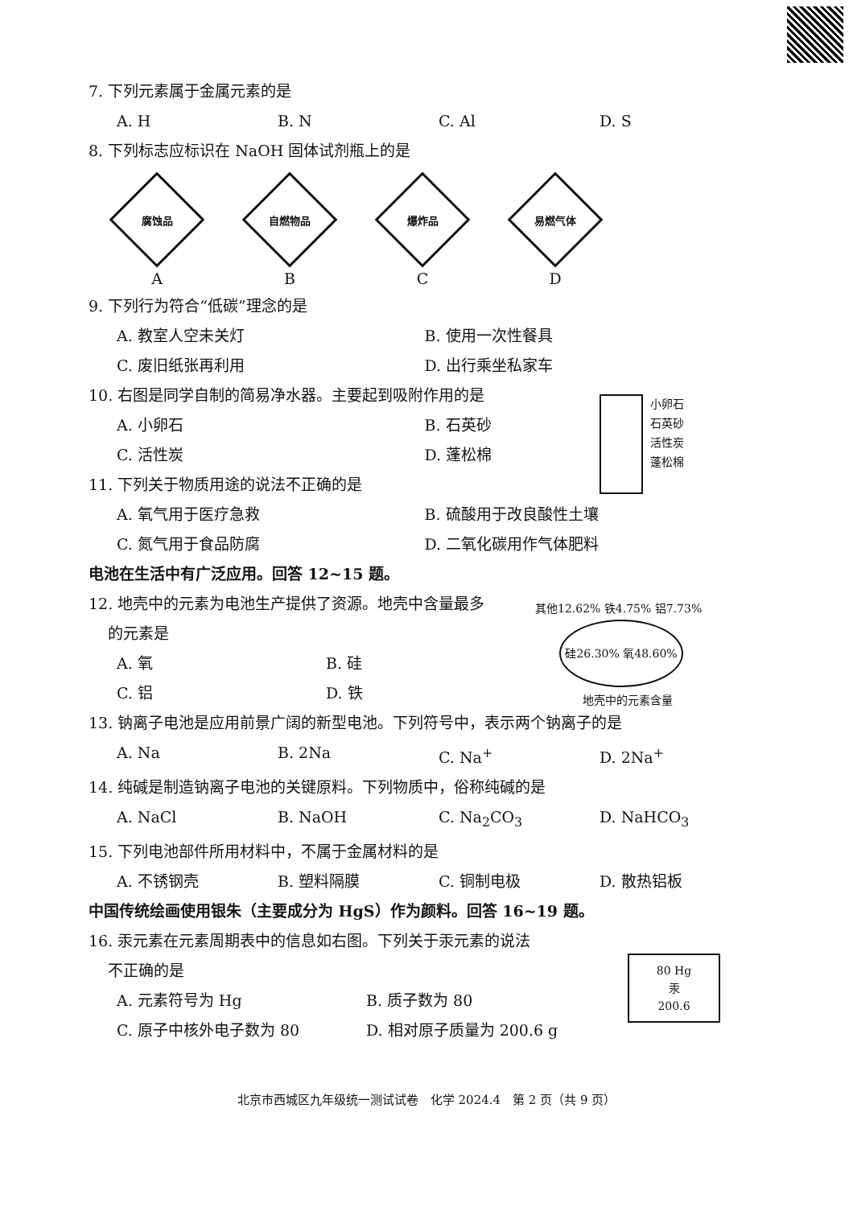7. 下列元素属于金属元素的是
A. H B. N C. Al D. S
8. 下列标志应标识在 NaOH 固体试剂瓶上的是
腐蚀品
A
自燃物品
B
爆炸品
C
易燃气体
D
9. 下列行为符合“低碳”理念的是
A. 教室人空未关灯 B. 使用一次性餐具
C. 废旧纸张再利用 D. 出行乘坐私家车
10. 右图是同学自制的简易净水器。主要起到吸附作用的是
A. 小卵石 B. 石英砂
C. 活性炭 D. 蓬松棉
11. 下列关于物质用途的说法不正确的是
A. 氧气用于医疗急救 B. 硫酸用于改良酸性土壤
C. 氮气用于食品防腐 D. 二氧化碳用作气体肥料
电池在生活中有广泛应用。回答 12~15 题。
12. 地壳中的元素为电池生产提供了资源。地壳中含量最多
的元素是
A. 氧 B. 硅
C. 铝 D. 铁
13. 钠离子电池是应用前景广阔的新型电池。下列符号中，表示两个钠离子的是
A. Na B. 2Na C. Na<sup>+</sup> D. 2Na<sup>+</sup>
14. 纯碱是制造钠离子电池的关键原料。下列物质中，俗称纯碱的是
A. NaCl B. NaOH C. Na<sub>2</sub>CO<sub>3</sub> D. NaHCO<sub>3</sub>
15. 下列电池部件所用材料中，不属于金属材料的是
A. 不锈钢壳 B. 塑料隔膜 C. 铜制电极 D. 散热铝板
中国传统绘画使用银朱（主要成分为 HgS）作为颜料。回答 16~19 题。
16. 汞元素在元素周期表中的信息如右图。下列关于汞元素的说法
不正确的是
A. 元素符号为 Hg B. 质子数为 80
C. 原子中核外电子数为 80 D. 相对原子质量为 200.6 g
小卵石
石英砂
活性炭
蓬松棉
其他12.62% 铁4.75% 铝7.73%
硅26.30% 氧48.60%
地壳中的元素含量
80 Hg
汞
200.6
北京市西城区九年级统一测试试卷　化学 2024.4　第 2 页（共 9 页）